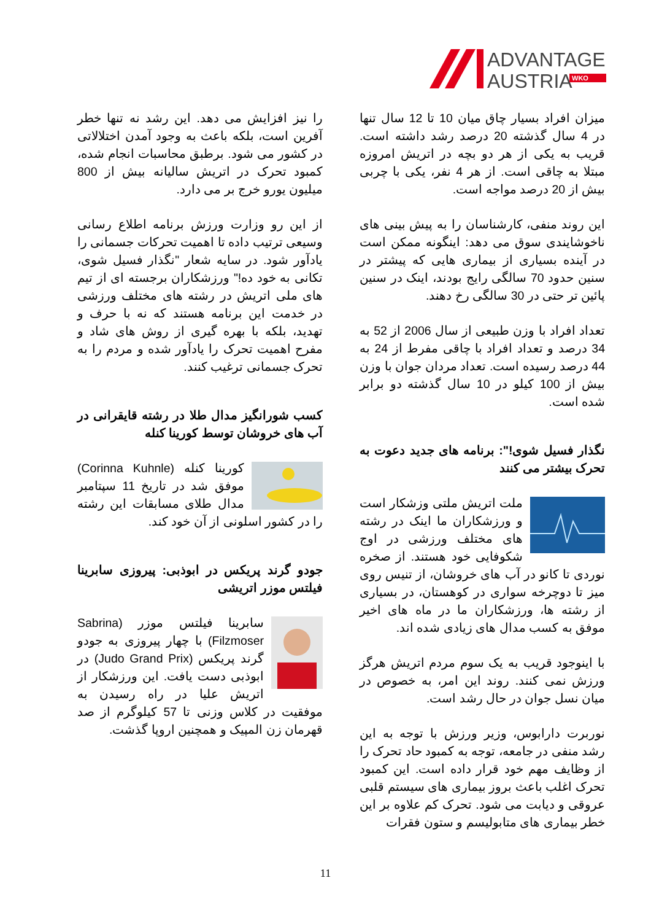ADVANTAGE
AUSTRIA
WKO
میزان افراد بسیار چاق میان 10 تا 12 سال تنها در 4 سال گذشته 20 درصد رشد داشته است. قریب به یکی از هر دو بچه در اتریش امروزه مبتلا به چاقی است. از هر 4 نفر، یکی با چربی بیش از 20 درصد مواجه است.
این روند منفی، کارشناسان را به پیش بینی های ناخوشایندی سوق می دهد: اینگونه ممکن است در آینده بسیاری از بیماری هایی که پیشتر در سنین حدود 70 سالگی رایج بودند، اینک در سنین پائین تر حتی در 30 سالگی رخ دهند.
تعداد افراد با وزن طبیعی از سال 2006 از 52 به 34 درصد و تعداد افراد با چاقی مفرط از 24 به 44 درصد رسیده است. تعداد مردان جوان با وزن بیش از 100 کیلو در 10 سال گذشته دو برابر شده است.
نگذار فسیل شوی!": برنامه های جدید دعوت به تحرک بیشتر می کنند
ملت اتریش ملتی وزشکار است و ورزشکاران ما اینک در رشته های مختلف ورزشی در اوج شکوفایی خود هستند. از صخره نوردی تا کانو در آب های خروشان، از تنیس روی میز تا دوچرخه سواری در کوهستان، در بسیاری از رشته ها، ورزشکاران ما در ماه های اخیر موفق به کسب مدال های زیادی شده اند.
با اینوجود قریب به یک سوم مردم اتریش هرگز ورزش نمی کنند. روند این امر، به خصوص در میان نسل جوان در حال رشد است.
نوربرت دارابوس، وزیر ورزش با توجه به این رشد منفی در جامعه، توجه به کمبود حاد تحرک را از وظایف مهم خود قرار داده است. این کمبود تحرک اغلب باعث بروز بیماری های سیستم قلبی عروقی و دیابت می شود. تحرک کم علاوه بر این خطر بیماری های متابولیسم و ستون فقرات
را نیز افزایش می دهد. این رشد نه تنها خطر آفرین است، بلکه باعث به وجود آمدن اختلالاتی در کشور می شود. برطبق محاسبات انجام شده، کمبود تحرک در اتریش سالیانه بیش از 800 میلیون یورو خرج بر می دارد.
از این رو وزارت ورزش برنامه اطلاع رسانی وسیعی ترتیب داده تا اهمیت تحرکات جسمانی را یادآور شود. در سایه شعار "نگذار فسیل شوی، تکانی به خود ده!" ورزشکاران برجسته ای از تیم های ملی اتریش در رشته های مختلف ورزشی در خدمت این برنامه هستند که نه با حرف و تهدید، بلکه با بهره گیری از روش های شاد و مفرح اهمیت تحرک را یادآور شده و مردم را به تحرک جسمانی ترغیب کنند.
کسب شورانگیز مدال طلا در رشته قایقرانی در آب های خروشان توسط کورینا کنله
کورینا کنله (Corinna Kuhnle) موفق شد در تاریخ 11 سپتامبر مدال طلای مسابقات این رشته را در کشور اسلونی از آن خود کند.
جودو گرند پریکس در ابوذبی: پیروزی سابرینا فیلتس موزر اتریشی
سابرینا فیلتس موزر (Sabrina Filzmoser) با چهار پیروزی به جودو گرند پریکس (Judo Grand Prix) در ابوذبی دست یافت. این ورزشکار از اتریش علیا در راه رسیدن به موفقیت در کلاس وزنی تا 57 کیلوگرم از صد قهرمان زن المپیک و همچنین اروپا گذشت.
11